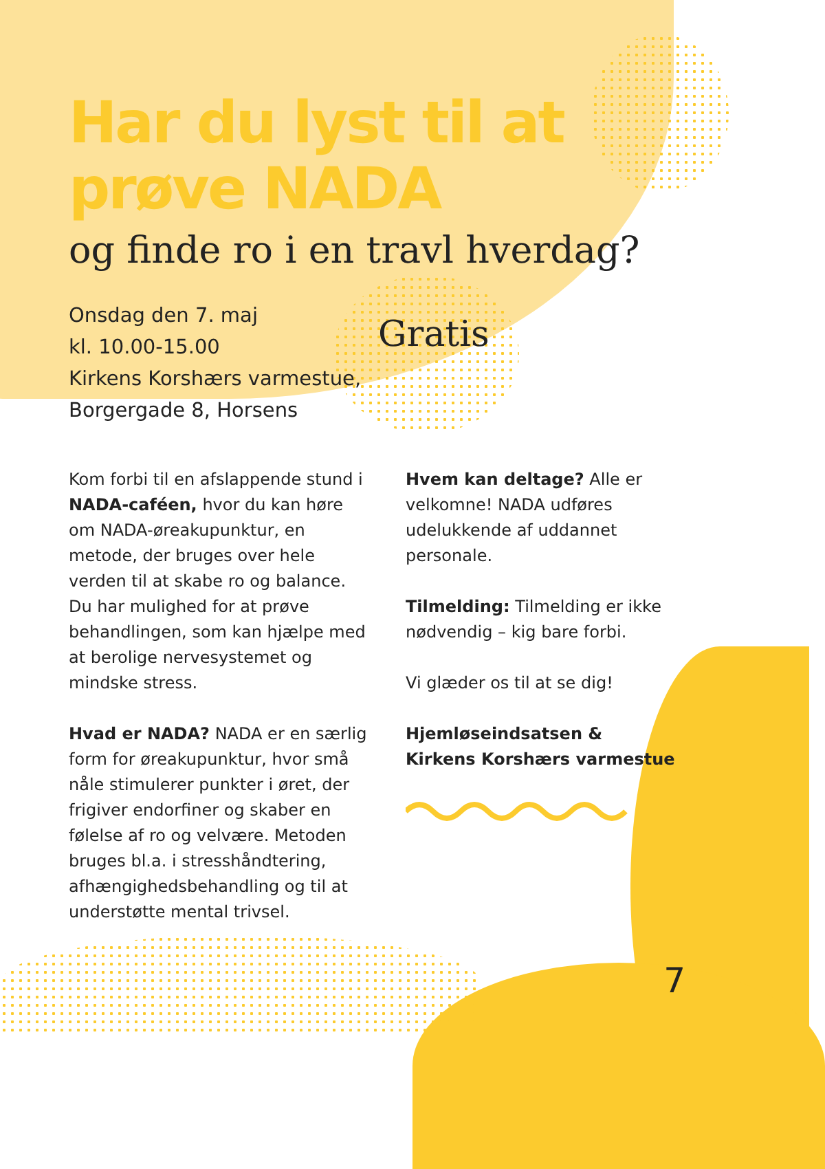Har du lyst til at prøve NADA
og finde ro i en travl hverdag?
Onsdag den 7. maj
kl. 10.00-15.00
Kirkens Korshærs varmestue,
Borgergade 8, Horsens
Gratis
Kom forbi til en afslappende stund i NADA-caféen, hvor du kan høre om NADA-øreakupunktur, en metode, der bruges over hele verden til at skabe ro og balance. Du har mulighed for at prøve behandlingen, som kan hjælpe med at berolige nervesystemet og mindske stress.
Hvad er NADA? NADA er en særlig form for øreakupunktur, hvor små nåle stimulerer punkter i øret, der frigiver endorfiner og skaber en følelse af ro og velvære. Metoden bruges bl.a. i stresshåndtering, afhængighedsbehandling og til at understøtte mental trivsel.
Hvem kan deltage? Alle er velkomne! NADA udføres udelukkende af uddannet personale.
Tilmelding: Tilmelding er ikke nødvendig – kig bare forbi.
Vi glæder os til at se dig!
Hjemløseindsatsen &
Kirkens Korshærs varmestue
7